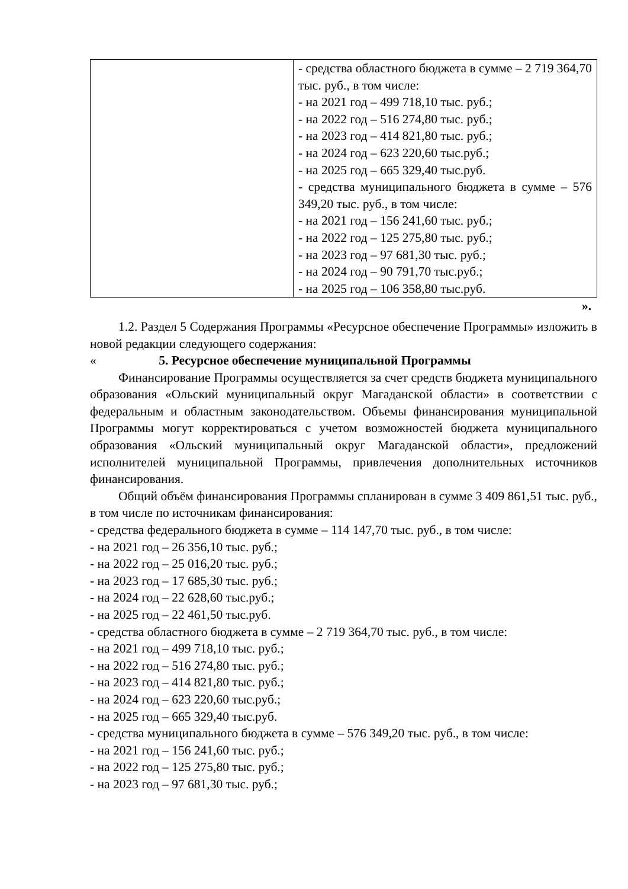| | - средства областного бюджета в сумме – 2 719 364,70 тыс. руб., в том числе: - на 2021 год – 499 718,10 тыс. руб.; - на 2022 год – 516 274,80 тыс. руб.; - на 2023 год – 414 821,80 тыс. руб.; - на 2024 год – 623 220,60 тыс.руб.; - на 2025 год – 665 329,40 тыс.руб. - средства муниципального бюджета в сумме – 576 349,20 тыс. руб., в том числе: - на 2021 год – 156 241,60 тыс. руб.; - на 2022 год – 125 275,80 тыс. руб.; - на 2023 год – 97 681,30 тыс. руб.; - на 2024 год – 90 791,70 тыс.руб.; - на 2025 год – 106 358,80 тыс.руб. |
».
1.2. Раздел 5 Содержания Программы «Ресурсное обеспечение Программы» изложить в новой редакции следующего содержания:
« 5. Ресурсное обеспечение муниципальной Программы
Финансирование Программы осуществляется за счет средств бюджета муниципального образования «Ольский муниципальный округ Магаданской области» в соответствии с федеральным и областным законодательством. Объемы финансирования муниципальной Программы могут корректироваться с учетом возможностей бюджета муниципального образования «Ольский муниципальный округ Магаданской области», предложений исполнителей муниципальной Программы, привлечения дополнительных источников финансирования.
Общий объём финансирования Программы спланирован в сумме 3 409 861,51 тыс. руб., в том числе по источникам финансирования:
- средства федерального бюджета в сумме – 114 147,70 тыс. руб., в том числе:
- на 2021 год – 26 356,10 тыс. руб.;
- на 2022 год – 25 016,20 тыс. руб.;
- на 2023 год – 17 685,30 тыс. руб.;
- на 2024 год – 22 628,60 тыс.руб.;
- на 2025 год – 22 461,50 тыс.руб.
- средства областного бюджета в сумме – 2 719 364,70 тыс. руб., в том числе:
- на 2021 год – 499 718,10 тыс. руб.;
- на 2022 год – 516 274,80 тыс. руб.;
- на 2023 год – 414 821,80 тыс. руб.;
- на 2024 год – 623 220,60 тыс.руб.;
- на 2025 год – 665 329,40 тыс.руб.
- средства муниципального бюджета в сумме – 576 349,20 тыс. руб., в том числе:
- на 2021 год – 156 241,60 тыс. руб.;
- на 2022 год – 125 275,80 тыс. руб.;
- на 2023 год – 97 681,30 тыс. руб.;